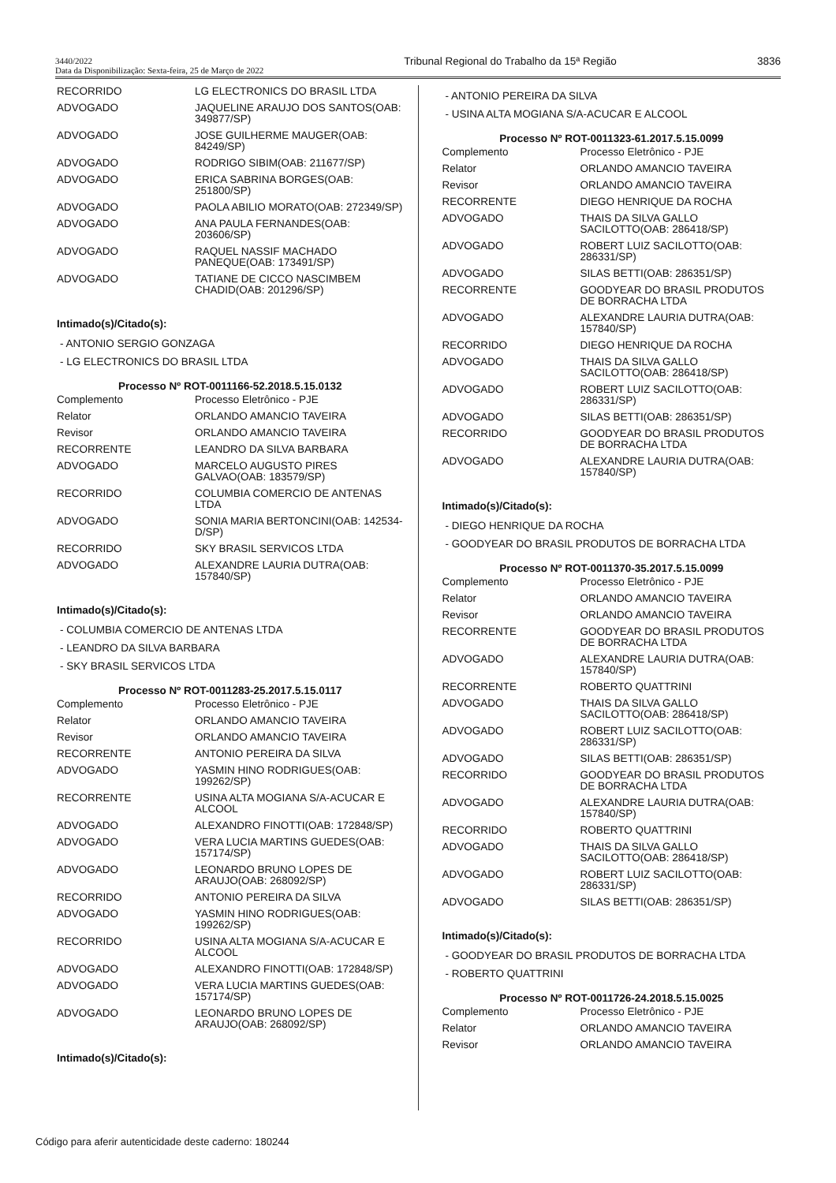3440/2022
Data da Disponibilização: Sexta-feira, 25 de Março de 2022
Tribunal Regional do Trabalho da 15ª Região
3836
| RECORRIDO | LG ELECTRONICS DO BRASIL LTDA |
| ADVOGADO | JAQUELINE ARAUJO DOS SANTOS(OAB: 349877/SP) |
| ADVOGADO | JOSE GUILHERME MAUGER(OAB: 84249/SP) |
| ADVOGADO | RODRIGO SIBIM(OAB: 211677/SP) |
| ADVOGADO | ERICA SABRINA BORGES(OAB: 251800/SP) |
| ADVOGADO | PAOLA ABILIO MORATO(OAB: 272349/SP) |
| ADVOGADO | ANA PAULA FERNANDES(OAB: 203606/SP) |
| ADVOGADO | RAQUEL NASSIF MACHADO PANEQUE(OAB: 173491/SP) |
| ADVOGADO | TATIANE DE CICCO NASCIMBEM CHADID(OAB: 201296/SP) |
Intimado(s)/Citado(s):
- ANTONIO SERGIO GONZAGA
- LG ELECTRONICS DO BRASIL LTDA
Processo Nº ROT-0011166-52.2018.5.15.0132
| Complemento | Processo Eletrônico - PJE |
| Relator | ORLANDO AMANCIO TAVEIRA |
| Revisor | ORLANDO AMANCIO TAVEIRA |
| RECORRENTE | LEANDRO DA SILVA BARBARA |
| ADVOGADO | MARCELO AUGUSTO PIRES GALVAO(OAB: 183579/SP) |
| RECORRIDO | COLUMBIA COMERCIO DE ANTENAS LTDA |
| ADVOGADO | SONIA MARIA BERTONCINI(OAB: 142534-D/SP) |
| RECORRIDO | SKY BRASIL SERVICOS LTDA |
| ADVOGADO | ALEXANDRE LAURIA DUTRA(OAB: 157840/SP) |
Intimado(s)/Citado(s):
- COLUMBIA COMERCIO DE ANTENAS LTDA
- LEANDRO DA SILVA BARBARA
- SKY BRASIL SERVICOS LTDA
Processo Nº ROT-0011283-25.2017.5.15.0117
| Complemento | Processo Eletrônico - PJE |
| Relator | ORLANDO AMANCIO TAVEIRA |
| Revisor | ORLANDO AMANCIO TAVEIRA |
| RECORRENTE | ANTONIO PEREIRA DA SILVA |
| ADVOGADO | YASMIN HINO RODRIGUES(OAB: 199262/SP) |
| RECORRENTE | USINA ALTA MOGIANA S/A-ACUCAR E ALCOOL |
| ADVOGADO | ALEXANDRO FINOTTI(OAB: 172848/SP) |
| ADVOGADO | VERA LUCIA MARTINS GUEDES(OAB: 157174/SP) |
| ADVOGADO | LEONARDO BRUNO LOPES DE ARAUJO(OAB: 268092/SP) |
| RECORRIDO | ANTONIO PEREIRA DA SILVA |
| ADVOGADO | YASMIN HINO RODRIGUES(OAB: 199262/SP) |
| RECORRIDO | USINA ALTA MOGIANA S/A-ACUCAR E ALCOOL |
| ADVOGADO | ALEXANDRO FINOTTI(OAB: 172848/SP) |
| ADVOGADO | VERA LUCIA MARTINS GUEDES(OAB: 157174/SP) |
| ADVOGADO | LEONARDO BRUNO LOPES DE ARAUJO(OAB: 268092/SP) |
Intimado(s)/Citado(s):
- ANTONIO PEREIRA DA SILVA
- USINA ALTA MOGIANA S/A-ACUCAR E ALCOOL
Processo Nº ROT-0011323-61.2017.5.15.0099
| Complemento | Processo Eletrônico - PJE |
| Relator | ORLANDO AMANCIO TAVEIRA |
| Revisor | ORLANDO AMANCIO TAVEIRA |
| RECORRENTE | DIEGO HENRIQUE DA ROCHA |
| ADVOGADO | THAIS DA SILVA GALLO SACILOTTO(OAB: 286418/SP) |
| ADVOGADO | ROBERT LUIZ SACILOTTO(OAB: 286331/SP) |
| ADVOGADO | SILAS BETTI(OAB: 286351/SP) |
| RECORRENTE | GOODYEAR DO BRASIL PRODUTOS DE BORRACHA LTDA |
| ADVOGADO | ALEXANDRE LAURIA DUTRA(OAB: 157840/SP) |
| RECORRIDO | DIEGO HENRIQUE DA ROCHA |
| ADVOGADO | THAIS DA SILVA GALLO SACILOTTO(OAB: 286418/SP) |
| ADVOGADO | ROBERT LUIZ SACILOTTO(OAB: 286331/SP) |
| ADVOGADO | SILAS BETTI(OAB: 286351/SP) |
| RECORRIDO | GOODYEAR DO BRASIL PRODUTOS DE BORRACHA LTDA |
| ADVOGADO | ALEXANDRE LAURIA DUTRA(OAB: 157840/SP) |
Intimado(s)/Citado(s):
- DIEGO HENRIQUE DA ROCHA
- GOODYEAR DO BRASIL PRODUTOS DE BORRACHA LTDA
Processo Nº ROT-0011370-35.2017.5.15.0099
| Complemento | Processo Eletrônico - PJE |
| Relator | ORLANDO AMANCIO TAVEIRA |
| Revisor | ORLANDO AMANCIO TAVEIRA |
| RECORRENTE | GOODYEAR DO BRASIL PRODUTOS DE BORRACHA LTDA |
| ADVOGADO | ALEXANDRE LAURIA DUTRA(OAB: 157840/SP) |
| RECORRENTE | ROBERTO QUATTRINI |
| ADVOGADO | THAIS DA SILVA GALLO SACILOTTO(OAB: 286418/SP) |
| ADVOGADO | ROBERT LUIZ SACILOTTO(OAB: 286331/SP) |
| ADVOGADO | SILAS BETTI(OAB: 286351/SP) |
| RECORRIDO | GOODYEAR DO BRASIL PRODUTOS DE BORRACHA LTDA |
| ADVOGADO | ALEXANDRE LAURIA DUTRA(OAB: 157840/SP) |
| RECORRIDO | ROBERTO QUATTRINI |
| ADVOGADO | THAIS DA SILVA GALLO SACILOTTO(OAB: 286418/SP) |
| ADVOGADO | ROBERT LUIZ SACILOTTO(OAB: 286331/SP) |
| ADVOGADO | SILAS BETTI(OAB: 286351/SP) |
Intimado(s)/Citado(s):
- GOODYEAR DO BRASIL PRODUTOS DE BORRACHA LTDA
- ROBERTO QUATTRINI
Processo Nº ROT-0011726-24.2018.5.15.0025
| Complemento | Processo Eletrônico - PJE |
| Relator | ORLANDO AMANCIO TAVEIRA |
| Revisor | ORLANDO AMANCIO TAVEIRA |
Código para aferir autenticidade deste caderno: 180244